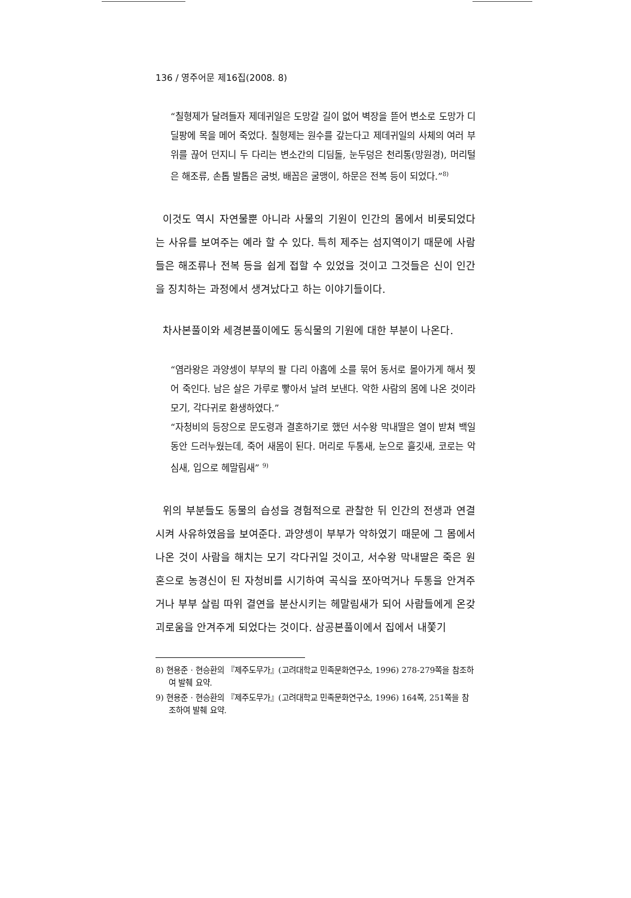136 / 영주어문 제16집(2008. 8)
“칠형제가 달려들자 제데귀일은 도망갈 길이 없어 벽장을 뜯어 변소로 도망가 디딜팡에 목을 메어 죽었다. 칠형제는 원수를 갚는다고 제데귀일의 사체의 여러 부위를 끊어 던지니 두 다리는 변소간의 디딤돌, 눈두덩은 천리통(망원경), 머리털은 해조류, 손톱 발톱은 굼벗, 배꼽은 굴맹이, 하문은 전복 등이 되었다.”<sup>8)</sup>
이것도 역시 자연물뿐 아니라 사물의 기원이 인간의 몸에서 비롯되었다는 사유를 보여주는 예라 할 수 있다. 특히 제주는 섬지역이기 때문에 사람들은 해조류나 전복 등을 쉽게 접할 수 있었을 것이고 그것들은 신이 인간을 징치하는 과정에서 생겨났다고 하는 이야기들이다.
차사본풀이와 세경본풀이에도 동식물의 기원에 대한 부분이 나온다.
“염라왕은 과양셍이 부부의 팔 다리 아홉에 소를 묶어 동서로 몰아가게 해서 찢어 죽인다. 남은 살은 가루로 빻아서 날려 보낸다. 악한 사람의 몸에 나온 것이라 모기, 각다귀로 환생하였다.”
“자청비의 등장으로 문도령과 결혼하기로 했던 서수왕 막내딸은 열이 받쳐 백일 동안 드러누웠는데, 죽어 새몸이 된다. 머리로 두통새, 눈으로 흘깃새, 코로는 악심새, 입으로 헤말림새” <sup>9)</sup>
위의 부분들도 동물의 습성을 경험적으로 관찰한 뒤 인간의 전생과 연결시켜 사유하였음을 보여준다. 과양셍이 부부가 악하였기 때문에 그 몸에서 나온 것이 사람을 해치는 모기 각다귀일 것이고, 서수왕 막내딸은 죽은 원혼으로 농경신이 된 자청비를 시기하여 곡식을 쪼아먹거나 두통을 안겨주거나 부부 살림 따위 결연을 분산시키는 헤말림새가 되어 사람들에게 온갖 괴로움을 안겨주게 되었다는 것이다. 삼공본풀이에서 집에서 내쫓기
8) 현용준 · 현승환의 『제주도무가』(고려대학교 민족문화연구소, 1996) 278-279쪽을 참조하여 발췌 요약.
9) 현용준 · 현승환의 『제주도무가』(고려대학교 민족문화연구소, 1996) 164쪽, 251쪽을 참조하여 발췌 요약.